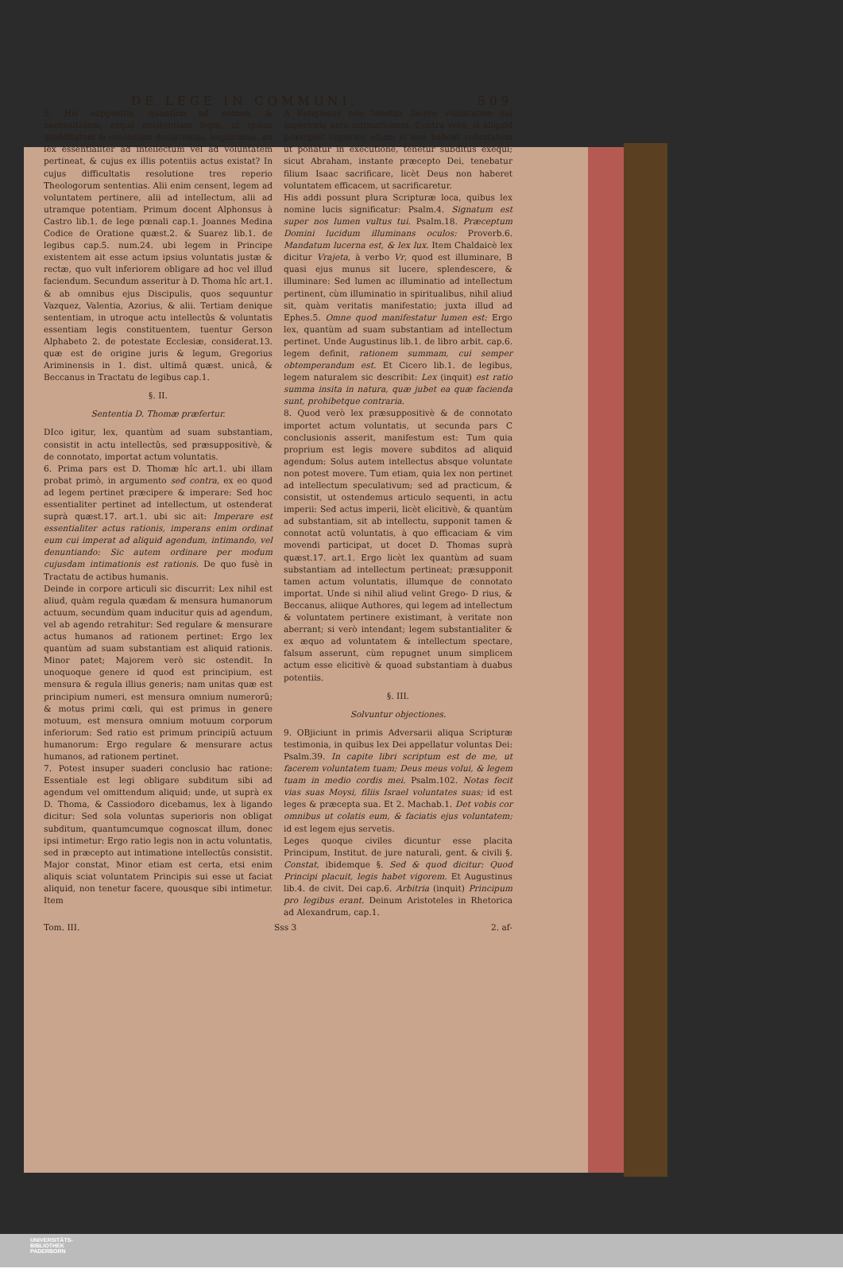DE LEGE IN COMMUNI. 509
5. His suppositis, quantùm ad nomen, & necessitatem, atque existentiam legis, ut ipsius quidditatem & essentiam declaremus, inquirimus, an lex essentialiter ad intellectum vel ad voluntatem pertineat, & cujus ex illis potentiis actus existat? In cujus difficultatis resolutione tres reperio Theologorum sententias. Alii enim censent, legem ad voluntatem pertinere, alii ad intellectum, alii ad utramque potentiam. Primum docent Alphonsus à Castro lib.1. de lege pœnali cap.1. Joannes Medina Codice de Oratione quæst.2. & Suarez lib.1. de legibus cap.5. num.24. ubi legem in Principe existentem ait esse actum ipsius voluntatis justæ & rectæ, quo vult inferiorem obligare ad hoc vel illud faciendum. Secundum asseritur à D. Thoma hîc art.1. & ab omnibus ejus Discipulis, quos sequuntur Vazquez, Valentia, Azorius, & alii. Tertiam denique sententiam, in utroque actu intellectûs & voluntatis essentiam legis constituentem, tuentur Gerson Alphabeto 2. de potestate Ecclesiæ, considerat.13. quæ est de origine juris & legum, Gregorius Ariminensis in 1. dist. ultimâ quæst. unicâ, & Beccanus in Tractatu de legibus cap.1.
§. II.
Sententia D. Thomæ præfertur.
DIco igitur, lex, quantùm ad suam substantiam, consistit in actu intellectûs, sed præsuppositivè, & de connotato, importat actum voluntatis.
6. Prima pars est D. Thomæ hîc art.1. ubi illam probat primò, in argumento sed contra, ex eo quod ad legem pertinet præcipere & imperare: Sed hoc essentialiter pertinet ad intellectum, ut ostenderat suprà quæst.17. art.1. ubi sic ait: Imperare est essentialiter actus rationis, imperans enim ordinat eum cui imperat ad aliquid agendum, intimando, vel denuntiando: Sic autem ordinare per modum cujusdam intimationis est rationis. De quo fusè in Tractatu de actibus humanis.
Deinde in corpore articuli sic discurrit: Lex nihil est aliud, quàm regula quædam & mensura humanorum actuum, secundùm quam inducitur quis ad agendum, vel ab agendo retrahitur: Sed regulare & mensurare actus humanos ad rationem pertinet: Ergo lex quantùm ad suam substantiam est aliquid rationis. Minor patet; Majorem verò sic ostendit. In unoquoque genere id quod est principium, est mensura & regula illius generis; nam unitas quæ est principium numeri, est mensura omnium numerorũ; & motus primi cœli, qui est primus in genere motuum, est mensura omnium motuum corporum inferiorum: Sed ratio est primum principiũ actuum humanorum: Ergo regulare & mensurare actus humanos, ad rationem pertinet.
7. Potest insuper suaderi conclusio hac ratione: Essentiale est legi obligare subditum sibi ad agendum vel omittendum aliquid; unde, ut suprà ex D. Thoma, & Cassiodoro dicebamus, lex à ligando dicitur: Sed sola voluntas superioris non obligat subditum, quantumcumque cognoscat illum, donec ipsi intimetur: Ergo ratio legis non in actu voluntatis, sed in præcepto aut intimatione intellectûs consistit. Major constat, Minor etiam est certa, etsi enim aliquis sciat voluntatem Principis sui esse ut faciat aliquid, non tenetur facere, quousque sibi intimetur. Item
A Religiosus non tenetur facere voluntatem sui superioris ante intimationem. Contra verò, si aliquid præcipiat superior, etiam si non habeat voluntatem ut ponatur in executione, tenetur subditus exequi; sicut Abraham, instante præcepto Dei, tenebatur filium Isaac sacrificare, licèt Deus non haberet voluntatem efficacem, ut sacrificaretur.
His addi possunt plura Scripturæ loca, quibus lex nomine lucis significatur: Psalm.4. Signatum est super nos lumen vultus tui. Psalm.18. Præceptum Domini lucidum illuminans oculos: Proverb.6. Mandatum lucerna est, & lex lux. Item Chaldaicè lex dicitur Vrajeta, à verbo Vr, quod est illuminare, B quasi ejus munus sit lucere, splendescere, & illuminare: Sed lumen ac illuminatio ad intellectum pertinent, cùm illuminatio in spiritualibus, nihil aliud sit, quàm veritatis manifestatio; juxta illud ad Ephes.5. Omne quod manifestatur lumen est: Ergo lex, quantùm ad suam substantiam ad intellectum pertinet. Unde Augustinus lib.1. de libro arbit. cap.6. legem definit, rationem summam, cui semper obtemperandum est. Et Cicero lib.1. de legibus, legem naturalem sic describit: Lex (inquit) est ratio summa insita in natura, quæ jubet ea quæ facienda sunt, prohibetque contraria.
8. Quod verò lex præsuppositivè & de connotato importet actum voluntatis, ut secunda pars C conclusionis asserit, manifestum est: Tum quia proprium est legis movere subditos ad aliquid agendum: Solus autem intellectus absque voluntate non potest movere. Tum etiam, quia lex non pertinet ad intellectum speculativum; sed ad practicum, & consistit, ut ostendemus articulo sequenti, in actu imperii: Sed actus imperii, licèt elicitivè, & quantùm ad substantiam, sit ab intellectu, supponit tamen & connotat actũ voluntatis, à quo efficaciam & vim movendi participat, ut docet D. Thomas suprà quæst.17. art.1. Ergo licèt lex quantùm ad suam substantiam ad intellectum pertineat; præsupponit tamen actum voluntatis, illumque de connotato importat. Unde si nihil aliud velint Grego- D rius, & Beccanus, aliique Authores, qui legem ad intellectum & voluntatem pertinere existimant, à veritate non aberrant; si verò intendant; legem substantialiter & ex æquo ad voluntatem & intellectum spectare, falsum asserunt, cùm repugnet unum simplicem actum esse elicitivè & quoad substantiam à duabus potentiis.
§. III.
Solvuntur objectiones.
9. OBjiciunt in primis Adversarii aliqua Scripturæ testimonia, in quibus lex Dei appellatur voluntas Dei: Psalm.39. In capite libri scriptum est de me, ut facerem voluntatem tuam; Deus meus volui, & legem tuam in medio cordis mei. Psalm.102. Notas fecit vias suas Moysi, filiis Israel voluntates suas; id est leges & præcepta sua. Et 2. Machab.1. Det vobis cor omnibus ut colatis eum, & faciatis ejus voluntatem; id est legem ejus servetis.
Leges quoque civiles dicuntur esse placita Principum, Institut. de jure naturali, gent. & civili §. Constat, ibidemque §. Sed & quod dicitur: Quod Principi placuit, legis habet vigorem. Et Augustinus lib.4. de civit. Dei cap.6. Arbitria (inquit) Principum pro legibus erant. Deinum Aristoteles in Rhetorica ad Alexandrum, cap.1.
Tom. III. Sss 3 2. af-
UNIVERSITÄTS-
BIBLIOTHEK
PADERBORN